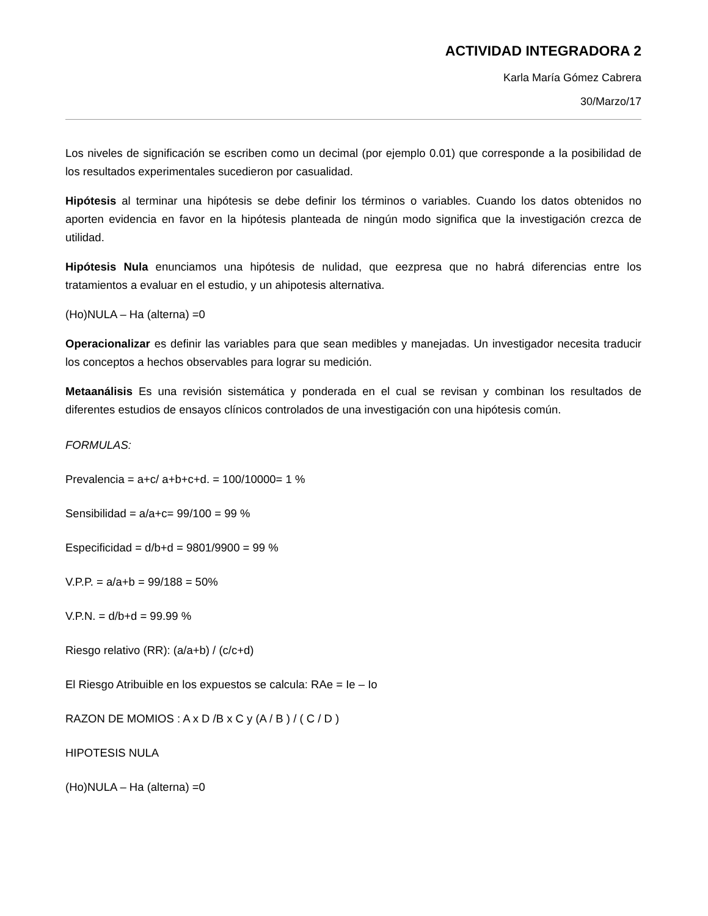ACTIVIDAD INTEGRADORA 2
Karla María Gómez Cabrera
30/Marzo/17
Los niveles de significación se escriben como un decimal (por ejemplo 0.01) que corresponde a la posibilidad de los resultados experimentales sucedieron por casualidad.
Hipótesis al terminar una hipótesis se debe definir los términos o variables. Cuando los datos obtenidos no aporten evidencia en favor en la hipótesis planteada de ningún modo significa que la investigación crezca de utilidad.
Hipótesis Nula enunciamos una hipótesis de nulidad, que eezpresa que no habrá diferencias entre los tratamientos a evaluar en el estudio, y un ahipotesis alternativa.
(Ho)NULA – Ha (alterna) =0
Operacionalizar es definir las variables para que sean medibles y manejadas. Un investigador necesita traducir los conceptos a hechos observables para lograr su medición.
Metaanálisis Es una revisión sistemática y ponderada en el cual se revisan y combinan los resultados de diferentes estudios de ensayos clínicos controlados de una investigación con una hipótesis común.
FORMULAS:
Prevalencia = a+c/ a+b+c+d. = 100/10000= 1 %
Sensibilidad = a/a+c= 99/100 = 99 %
Especificidad = d/b+d = 9801/9900 = 99 %
V.P.P. = a/a+b = 99/188 = 50%
V.P.N. = d/b+d = 99.99 %
Riesgo relativo (RR): (a/a+b) / (c/c+d)
El Riesgo Atribuible en los expuestos se calcula: RAe = Ie – Io
RAZON DE MOMIOS : A x D /B x C y (A / B ) / ( C / D )
HIPOTESIS NULA
(Ho)NULA – Ha (alterna) =0